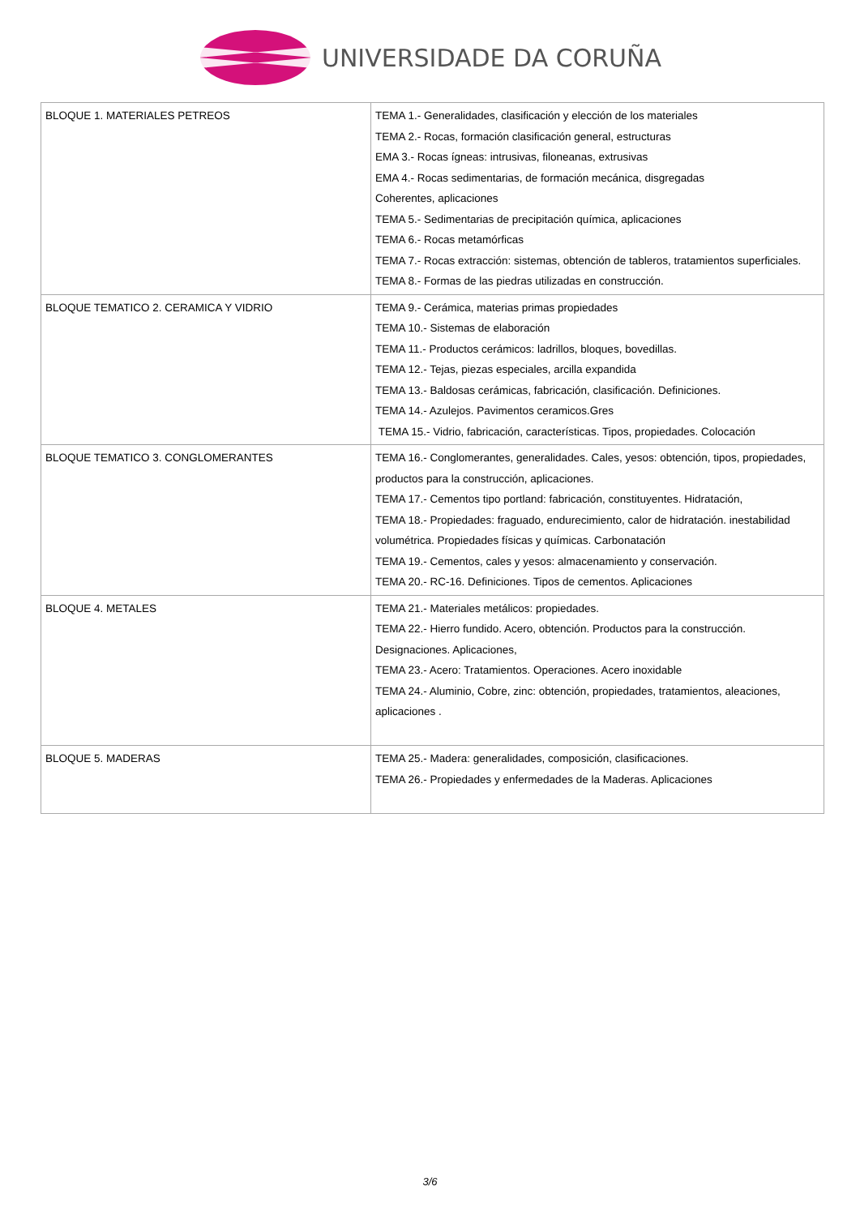UNIVERSIDADE DA CORUÑA
| BLOQUE 1. MATERIALES PETREOS | TEMA 1.- Generalidades, clasificación y elección de los materiales TEMA 2.- Rocas, formación clasificación general, estructuras EMA 3.- Rocas ígneas: intrusivas, filoneanas, extrusivas EMA 4.- Rocas sedimentarias, de formación mecánica, disgregadas Coherentes, aplicaciones TEMA 5.- Sedimentarias de precipitación química, aplicaciones TEMA 6.- Rocas metamórficas TEMA 7.- Rocas extracción: sistemas, obtención de tableros, tratamientos superficiales. TEMA 8.- Formas de las piedras utilizadas en construcción. |
| BLOQUE TEMATICO 2. CERAMICA Y VIDRIO | TEMA 9.- Cerámica, materias primas propiedades TEMA 10.- Sistemas de elaboración TEMA 11.- Productos cerámicos: ladrillos, bloques, bovedillas. TEMA 12.- Tejas, piezas especiales, arcilla expandida TEMA 13.- Baldosas cerámicas, fabricación, clasificación. Definiciones. TEMA 14.- Azulejos. Pavimentos ceramicos.Gres TEMA 15.- Vidrio, fabricación, características. Tipos, propiedades. Colocación |
| BLOQUE TEMATICO 3. CONGLOMERANTES | TEMA 16.- Conglomerantes, generalidades. Cales, yesos: obtención, tipos, propiedades, productos para la construcción, aplicaciones. TEMA 17.- Cementos tipo portland: fabricación, constituyentes. Hidratación, TEMA 18.- Propiedades: fraguado, endurecimiento, calor de hidratación. inestabilidad volumétrica. Propiedades físicas y químicas. Carbonatación TEMA 19.- Cementos, cales y yesos: almacenamiento y conservación. TEMA 20.- RC-16. Definiciones. Tipos de cementos. Aplicaciones |
| BLOQUE 4. METALES | TEMA 21.- Materiales metálicos: propiedades. TEMA 22.- Hierro fundido. Acero, obtención. Productos para la construcción. Designaciones. Aplicaciones, TEMA 23.- Acero: Tratamientos. Operaciones. Acero inoxidable TEMA 24.- Aluminio, Cobre, zinc: obtención, propiedades, tratamientos, aleaciones, aplicaciones . |
| BLOQUE 5. MADERAS | TEMA 25.- Madera: generalidades, composición, clasificaciones. TEMA 26.- Propiedades y enfermedades de la Maderas. Aplicaciones |
3/6